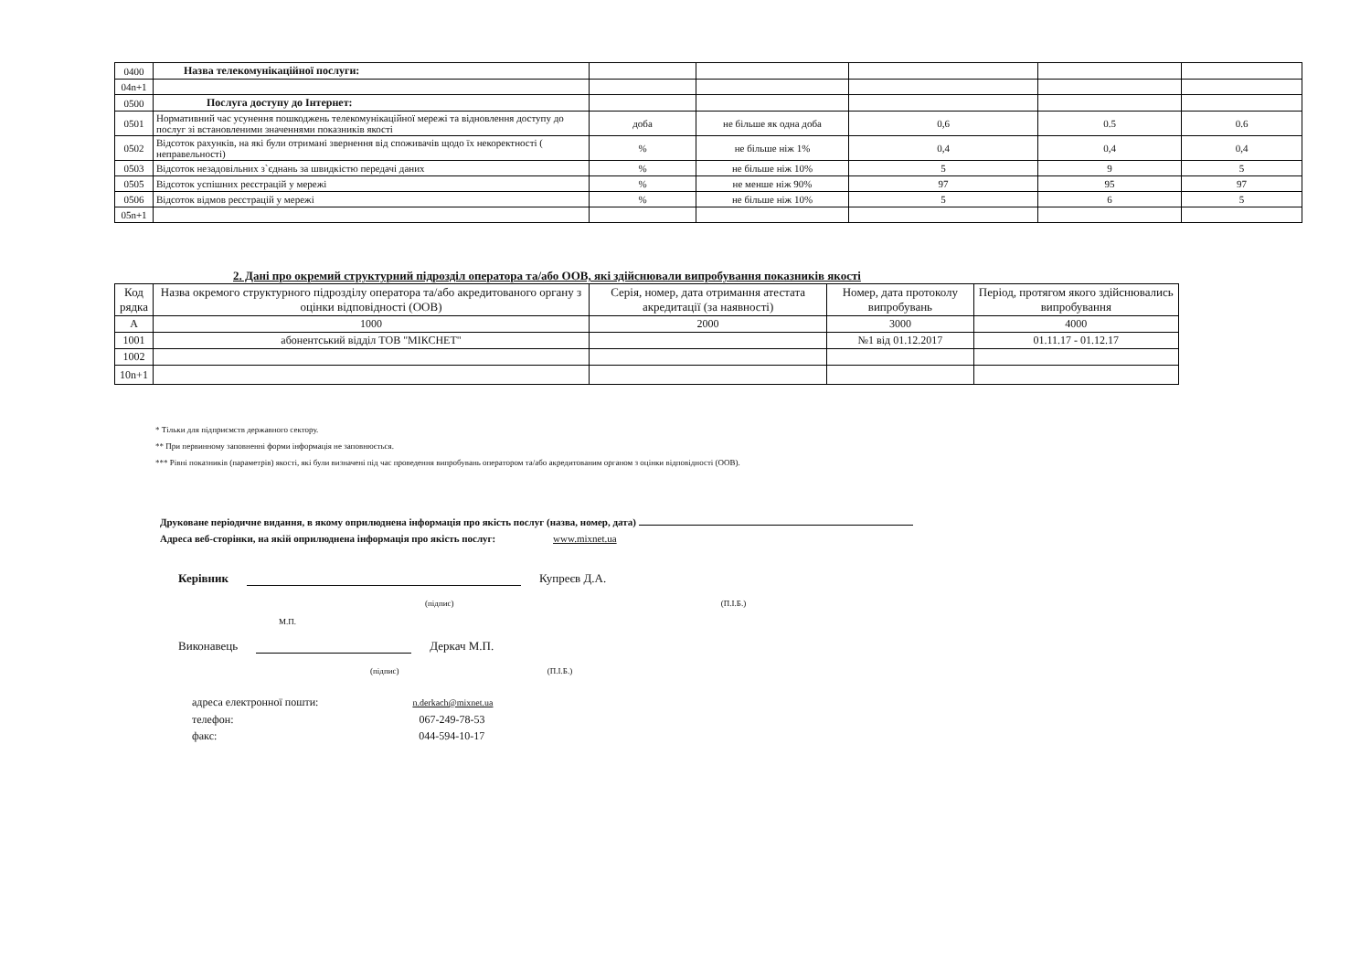| 0400 | Назва телекомунікаційної послуги: | | | | | |
| 04n+1 | | | | | | |
| 0500 | Послуга доступу до Інтернет: | | | | | |
| 0501 | Нормативний час усунення пошкоджень телекомунікаційної мережі та відновлення доступу до послуг зі встановленими значеннями показників якості | доба | не більше як одна доба | 0,6 | 0.5 | 0.6 |
| 0502 | Відсоток рахунків, на які були отримані звернення від споживачів щодо їх некоректності ( неправельності) | % | не більше ніж 1% | 0,4 | 0,4 | 0,4 |
| 0503 | Відсоток незадовільних з`єднань за швидкістю передачі даних | % | не більше ніж 10% | 5 | 9 | 5 |
| 0505 | Відсоток успішних реєстрацій у мережі | % | не менше ніж 90% | 97 | 95 | 97 |
| 0506 | Відсоток відмов реєстрацій у мережі | % | не більше ніж 10% | 5 | 6 | 5 |
| 05n+1 | | | | | | |
2. Дані про окремий структурний підрозділ оператора та/або ООВ, які здійснювали випробування показників якості
| Код рядка | Назва окремого структурного підрозділу оператора та/або акредитованого органу з оцінки відповідності (ООВ) | Серія, номер, дата отримання атестата акредитації (за наявності) | Номер, дата протоколу випробувань | Період, протягом якого здійснювались випробування |
| --- | --- | --- | --- | --- |
| А | 1000 | 2000 | 3000 | 4000 |
| 1001 | абонентський відділ ТОВ "МІКСНЕТ" | | №1 від 01.12.2017 | 01.11.17 - 01.12.17 |
| 1002 | | | | |
| 10n+1 | | | | |
* Тільки для підприємств державного сектору.
** При первинному заповненні форми інформація не заповнюється.
*** Рівні показників (параметрів) якості, які були визначені під час проведення випробувань оператором та/або акредитованим органом з оцінки відповідності (ООВ).
Друковане періодичне видання, в якому оприлюднена інформація про якість послуг (назва, номер, дата)
Адреса веб-сторінки, на якій оприлюднена інформація про якість послуг: www.mixnet.ua
Керівник Купреєв Д.А.
(підпис) (П.І.Б.)
М.П.
Виконавець Деркач М.П.
(підпис) (П.І.Б.)
адреса електронної пошти: n.derkach@mixnet.ua
телефон: 067-249-78-53
факс: 044-594-10-17